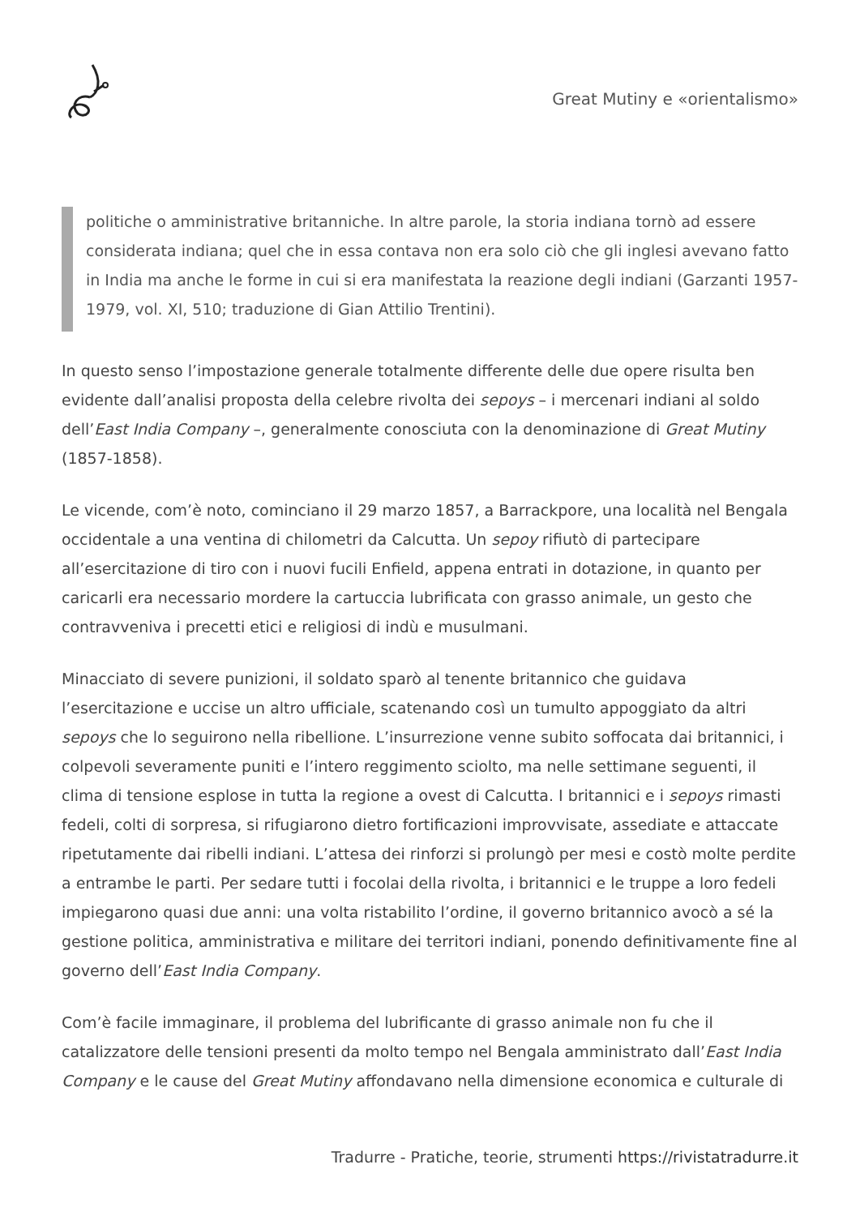Great Mutiny e «orientalismo»
politiche o amministrative britanniche. In altre parole, la storia indiana tornò ad essere considerata indiana; quel che in essa contava non era solo ciò che gli inglesi avevano fatto in India ma anche le forme in cui si era manifestata la reazione degli indiani (Garzanti 1957-1979, vol. XI, 510; traduzione di Gian Attilio Trentini).
In questo senso l’impostazione generale totalmente differente delle due opere risulta ben evidente dall’analisi proposta della celebre rivolta dei sepoys – i mercenari indiani al soldo dell’East India Company –, generalmente conosciuta con la denominazione di Great Mutiny (1857-1858).
Le vicende, com’è noto, cominciano il 29 marzo 1857, a Barrackpore, una località nel Bengala occidentale a una ventina di chilometri da Calcutta. Un sepoy rifiutò di partecipare all’esercitazione di tiro con i nuovi fucili Enfield, appena entrati in dotazione, in quanto per caricarli era necessario mordere la cartuccia lubrificata con grasso animale, un gesto che contravveniva i precetti etici e religiosi di indù e musulmani.
Minacciato di severe punizioni, il soldato sparò al tenente britannico che guidava l’esercitazione e uccise un altro ufficiale, scatenando così un tumulto appoggiato da altri sepoys che lo seguirono nella ribellione. L’insurrezione venne subito soffocata dai britannici, i colpevoli severamente puniti e l’intero reggimento sciolto, ma nelle settimane seguenti, il clima di tensione esplose in tutta la regione a ovest di Calcutta. I britannici e i sepoys rimasti fedeli, colti di sorpresa, si rifugiarono dietro fortificazioni improvvisate, assediate e attaccate ripetutamente dai ribelli indiani. L’attesa dei rinforzi si prolungò per mesi e costò molte perdite a entrambe le parti. Per sedare tutti i focolai della rivolta, i britannici e le truppe a loro fedeli impiegarono quasi due anni: una volta ristabilito l’ordine, il governo britannico avocò a sé la gestione politica, amministrativa e militare dei territori indiani, ponendo definitivamente fine al governo dell’East India Company.
Com’è facile immaginare, il problema del lubrificante di grasso animale non fu che il catalizzatore delle tensioni presenti da molto tempo nel Bengala amministrato dall’East India Company e le cause del Great Mutiny affondavano nella dimensione economica e culturale di
Tradurre - Pratiche, teorie, strumenti https://rivistatradurre.it